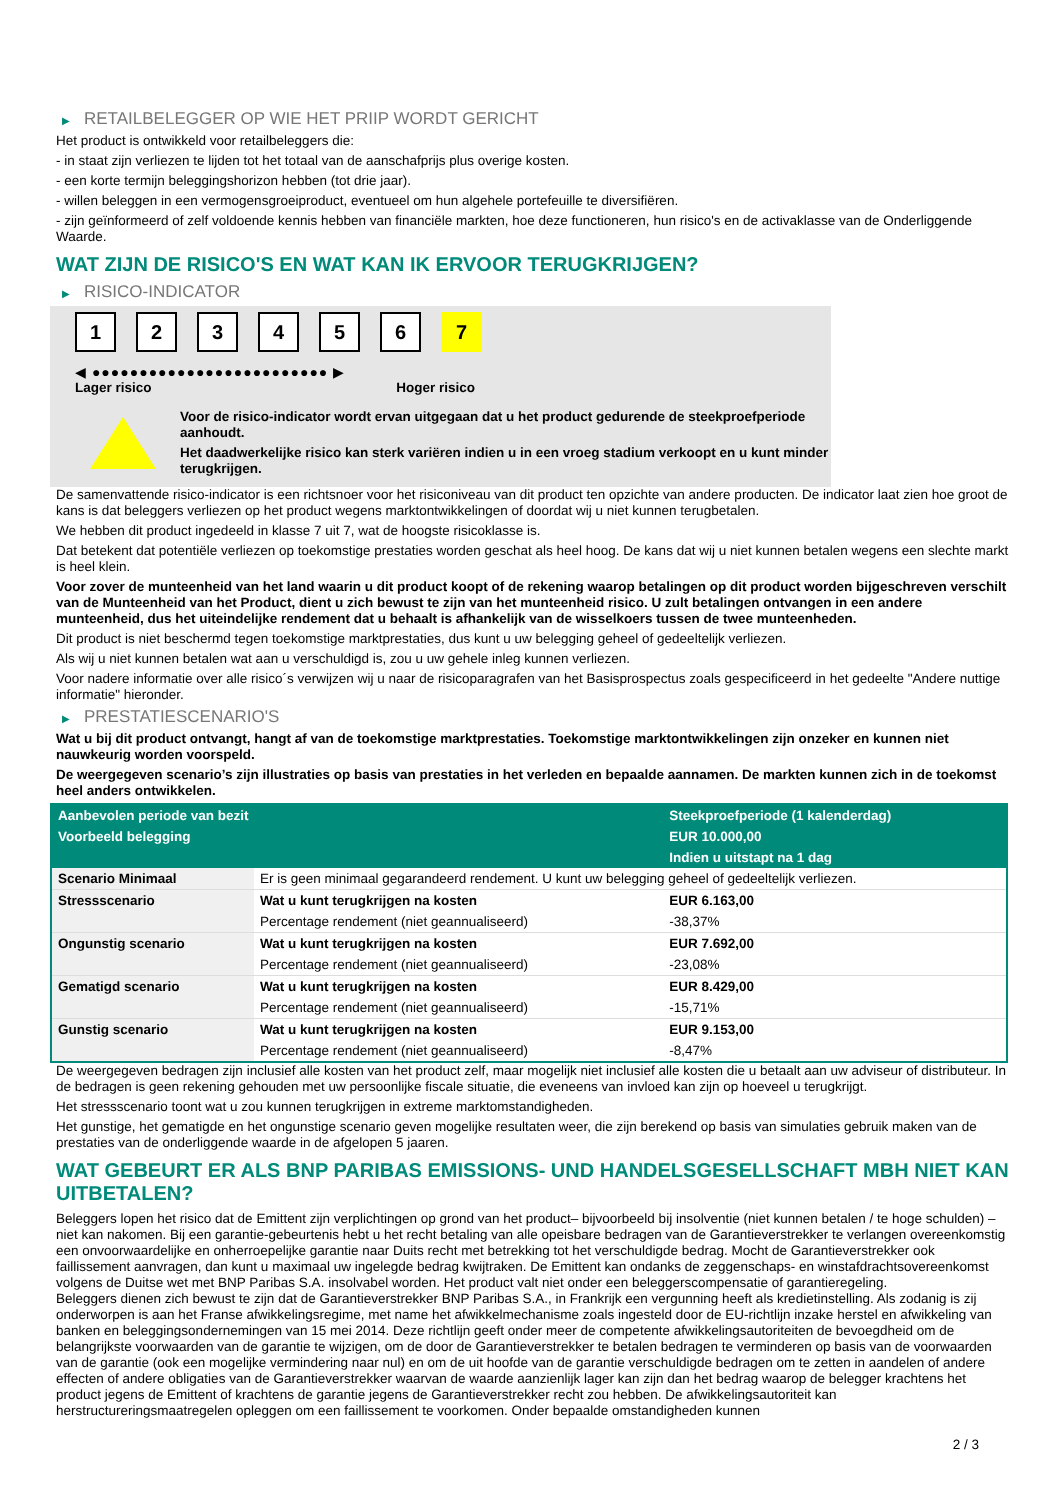▶ RETAILBELEGGER OP WIE HET PRIIP WORDT GERICHT
Het product is ontwikkeld voor retailbeleggers die:
- in staat zijn verliezen te lijden tot het totaal van de aanschafprijs plus overige kosten.
- een korte termijn beleggingshorizon hebben (tot drie jaar).
- willen beleggen in een vermogensgroeiproduct, eventueel om hun algehele portefeuille te diversifiëren.
- zijn geïnformeerd of zelf voldoende kennis hebben van financiële markten, hoe deze functioneren, hun risico's en de activaklasse van de Onderliggende Waarde.
WAT ZIJN DE RISICO'S EN WAT KAN IK ERVOOR TERUGKRIJGEN?
▶ RISICO-INDICATOR
1 2 3 4 5 6 7
◀ ●●●●●●●●●●●●●●●●●●●●●●●●● ▶
Lager risico Hoger risico
Voor de risico-indicator wordt ervan uitgegaan dat u het product gedurende de steekproefperiode aanhoudt.
Het daadwerkelijke risico kan sterk variëren indien u in een vroeg stadium verkoopt en u kunt minder terugkrijgen.
De samenvattende risico-indicator is een richtsnoer voor het risiconiveau van dit product ten opzichte van andere producten. De indicator laat zien hoe groot de kans is dat beleggers verliezen op het product wegens marktontwikkelingen of doordat wij u niet kunnen terugbetalen.
We hebben dit product ingedeeld in klasse 7 uit 7, wat de hoogste risicoklasse is.
Dat betekent dat potentiële verliezen op toekomstige prestaties worden geschat als heel hoog. De kans dat wij u niet kunnen betalen wegens een slechte markt is heel klein.
Voor zover de munteenheid van het land waarin u dit product koopt of de rekening waarop betalingen op dit product worden bijgeschreven verschilt van de Munteenheid van het Product, dient u zich bewust te zijn van het munteenheid risico. U zult betalingen ontvangen in een andere munteenheid, dus het uiteindelijke rendement dat u behaalt is afhankelijk van de wisselkoers tussen de twee munteenheden.
Dit product is niet beschermd tegen toekomstige marktprestaties, dus kunt u uw belegging geheel of gedeeltelijk verliezen.
Als wij u niet kunnen betalen wat aan u verschuldigd is, zou u uw gehele inleg kunnen verliezen.
Voor nadere informatie over alle risico´s verwijzen wij u naar de risicoparagrafen van het Basisprospectus zoals gespecificeerd in het gedeelte "Andere nuttige informatie" hieronder.
▶ PRESTATIESCENARIO'S
Wat u bij dit product ontvangt, hangt af van de toekomstige marktprestaties. Toekomstige marktontwikkelingen zijn onzeker en kunnen niet nauwkeurig worden voorspeld.
De weergegeven scenario’s zijn illustraties op basis van prestaties in het verleden en bepaalde aannamen. De markten kunnen zich in de toekomst heel anders ontwikkelen.
| Aanbevolen periode van bezit | | Steekproefperiode (1 kalenderdag) |
| --- | --- | --- |
| Voorbeeld belegging | | EUR 10.000,00 |
| | | Indien u uitstapt na 1 dag |
| Scenario Minimaal | Er is geen minimaal gegarandeerd rendement. U kunt uw belegging geheel of gedeeltelijk verliezen. | |
| Stressscenario | Wat u kunt terugkrijgen na kosten | EUR 6.163,00 |
| | Percentage rendement (niet geannualiseerd) | -38,37% |
| Ongunstig scenario | Wat u kunt terugkrijgen na kosten | EUR 7.692,00 |
| | Percentage rendement (niet geannualiseerd) | -23,08% |
| Gematigd scenario | Wat u kunt terugkrijgen na kosten | EUR 8.429,00 |
| | Percentage rendement (niet geannualiseerd) | -15,71% |
| Gunstig scenario | Wat u kunt terugkrijgen na kosten | EUR 9.153,00 |
| | Percentage rendement (niet geannualiseerd) | -8,47% |
De weergegeven bedragen zijn inclusief alle kosten van het product zelf, maar mogelijk niet inclusief alle kosten die u betaalt aan uw adviseur of distributeur. In de bedragen is geen rekening gehouden met uw persoonlijke fiscale situatie, die eveneens van invloed kan zijn op hoeveel u terugkrijgt.
Het stressscenario toont wat u zou kunnen terugkrijgen in extreme marktomstandigheden.
Het gunstige, het gematigde en het ongunstige scenario geven mogelijke resultaten weer, die zijn berekend op basis van simulaties gebruik maken van de prestaties van de onderliggende waarde in de afgelopen 5 jaaren.
WAT GEBEURT ER ALS BNP PARIBAS EMISSIONS- UND HANDELSGESELLSCHAFT MBH NIET KAN UITBETALEN?
Beleggers lopen het risico dat de Emittent zijn verplichtingen op grond van het product– bijvoorbeeld bij insolventie (niet kunnen betalen / te hoge schulden) – niet kan nakomen. Bij een garantie-gebeurtenis hebt u het recht betaling van alle opeisbare bedragen van de Garantieverstrekker te verlangen overeenkomstig een onvoorwaardelijke en onherroepelijke garantie naar Duits recht met betrekking tot het verschuldigde bedrag. Mocht de Garantieverstrekker ook faillissement aanvragen, dan kunt u maximaal uw ingelegde bedrag kwijtraken. De Emittent kan ondanks de zeggenschaps- en winstafdrachtsovereenkomst volgens de Duitse wet met BNP Paribas S.A. insolvabel worden. Het product valt niet onder een beleggerscompensatie of garantieregeling.
Beleggers dienen zich bewust te zijn dat de Garantieverstrekker BNP Paribas S.A., in Frankrijk een vergunning heeft als kredietinstelling. Als zodanig is zij onderworpen is aan het Franse afwikkelingsregime, met name het afwikkelmechanisme zoals ingesteld door de EU-richtlijn inzake herstel en afwikkeling van banken en beleggingsondernemingen van 15 mei 2014. Deze richtlijn geeft onder meer de competente afwikkelingsautoriteiten de bevoegdheid om de belangrijkste voorwaarden van de garantie te wijzigen, om de door de Garantieverstrekker te betalen bedragen te verminderen op basis van de voorwaarden van de garantie (ook een mogelijke vermindering naar nul) en om de uit hoofde van de garantie verschuldigde bedragen om te zetten in aandelen of andere effecten of andere obligaties van de Garantieverstrekker waarvan de waarde aanzienlijk lager kan zijn dan het bedrag waarop de belegger krachtens het product jegens de Emittent of krachtens de garantie jegens de Garantieverstrekker recht zou hebben. De afwikkelingsautoriteit kan herstructureringsmaatregelen opleggen om een faillissement te voorkomen. Onder bepaalde omstandigheden kunnen
2 / 3